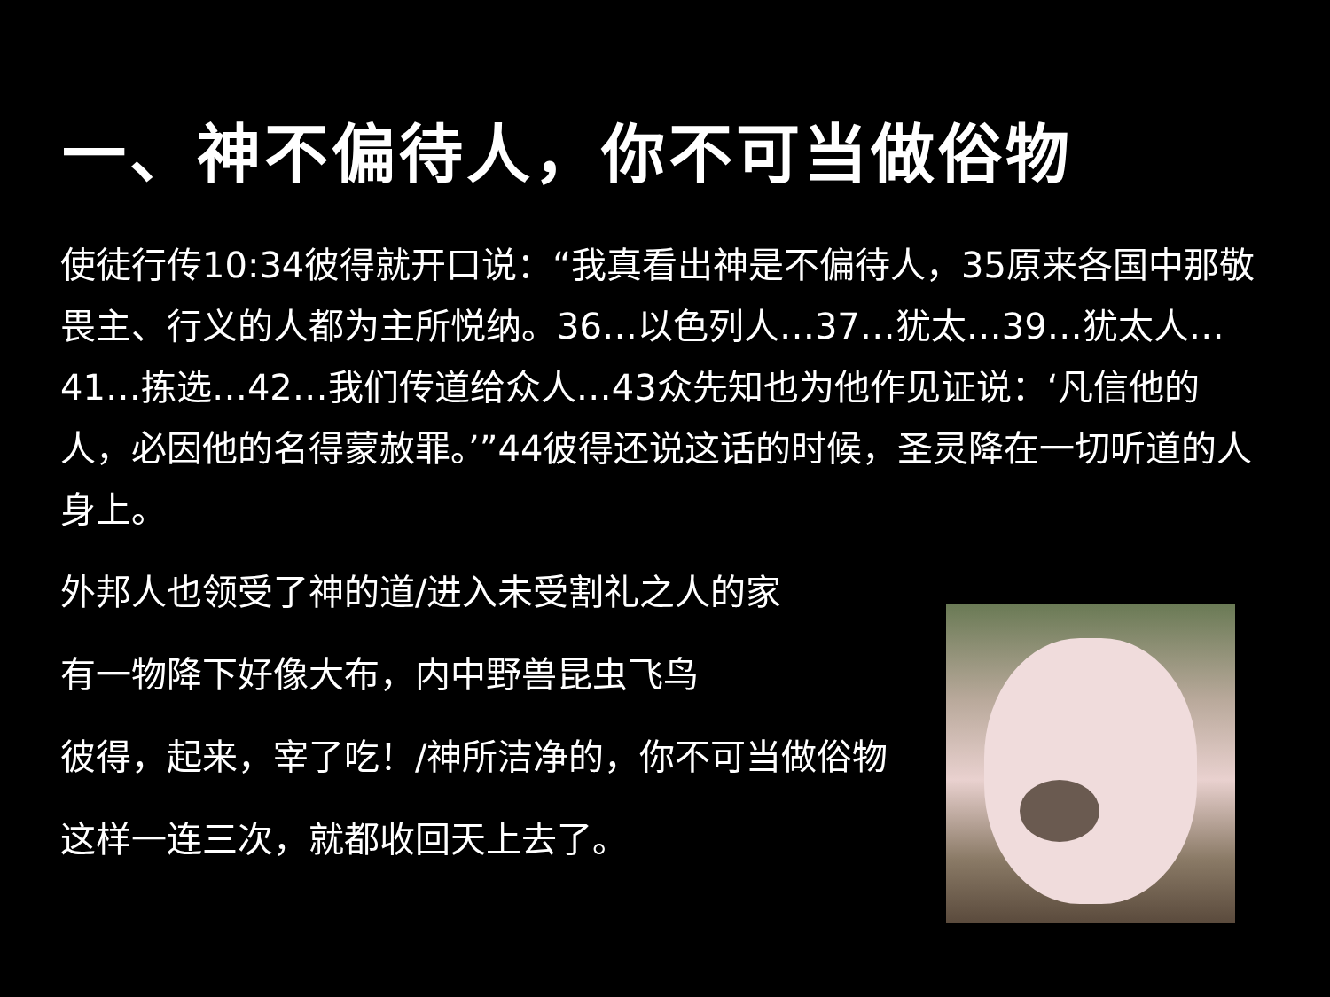一、神不偏待人，你不可当做俗物
使徒行传10:34彼得就开口说：“我真看出神是不偏待人，35原来各国中那敬畏主、行义的人都为主所悦纳。36…以色列人…37…犹太…39…犹太人…41…拣选…42…我们传道给众人…43众先知也为他作见证说：‘凡信他的人，必因他的名得蒙赦罪。’”44彼得还说这话的时候，圣灵降在一切听道的人身上。
外邦人也领受了神的道/进入未受割礼之人的家
有一物降下好像大布，内中野兽昆虫飞鸟
彼得，起来，宰了吃！/神所洁净的，你不可当做俗物
这样一连三次，就都收回天上去了。